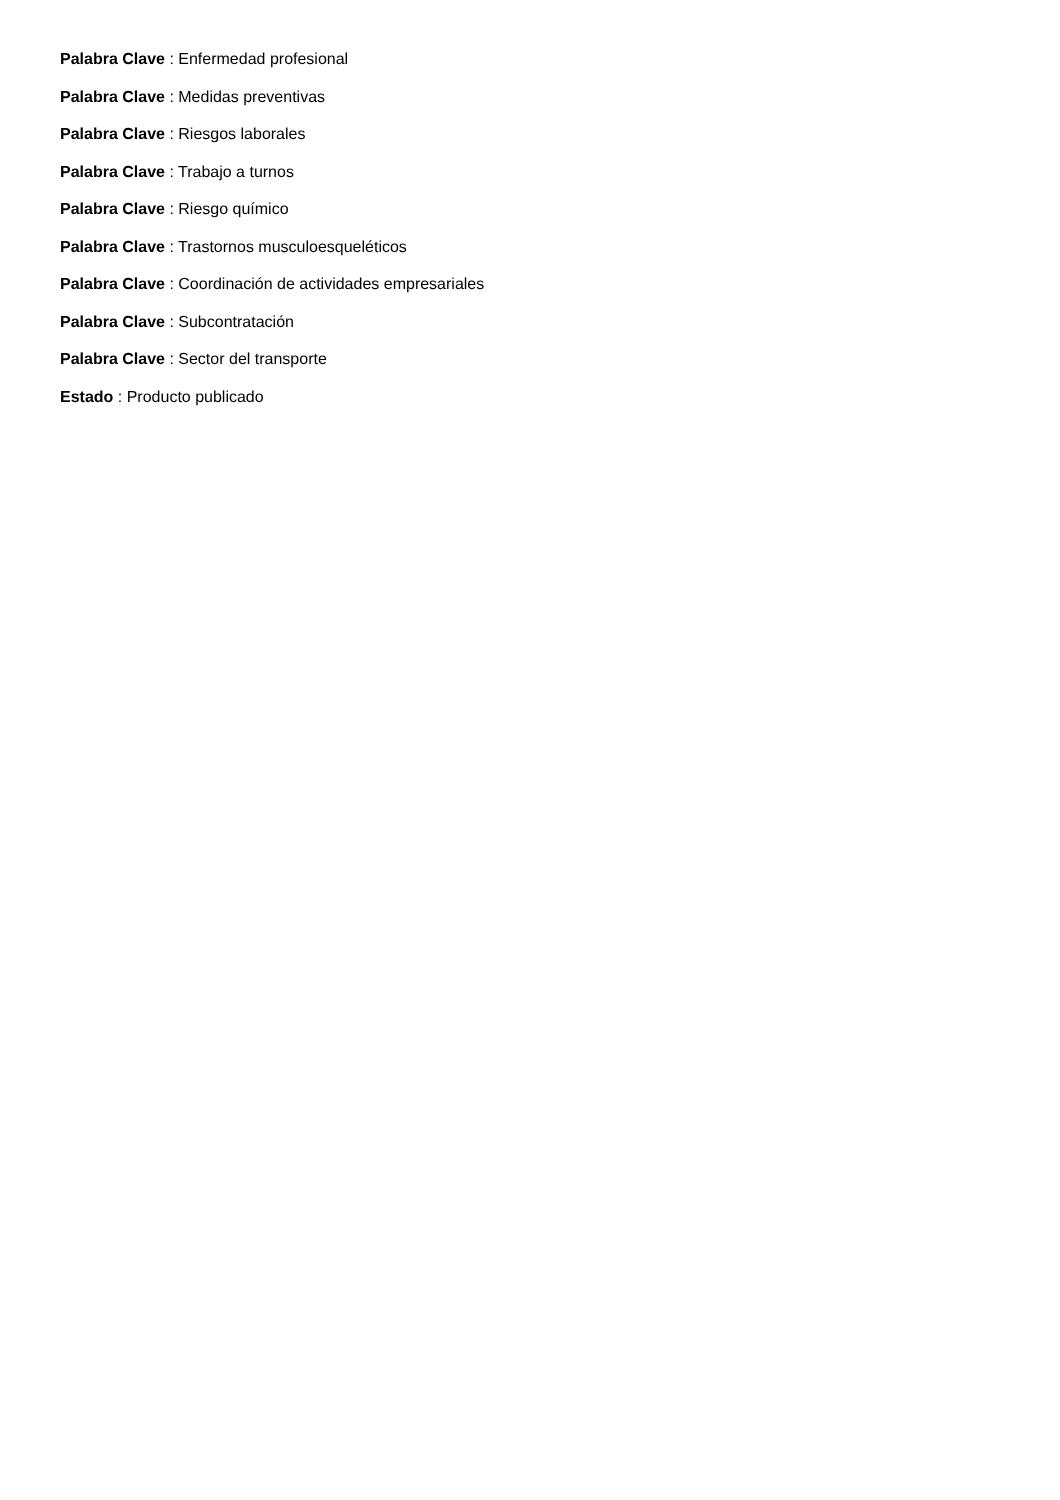Palabra Clave : Enfermedad profesional
Palabra Clave : Medidas preventivas
Palabra Clave : Riesgos laborales
Palabra Clave : Trabajo a turnos
Palabra Clave : Riesgo químico
Palabra Clave : Trastornos musculoesqueléticos
Palabra Clave : Coordinación de actividades empresariales
Palabra Clave : Subcontratación
Palabra Clave : Sector del transporte
Estado : Producto publicado